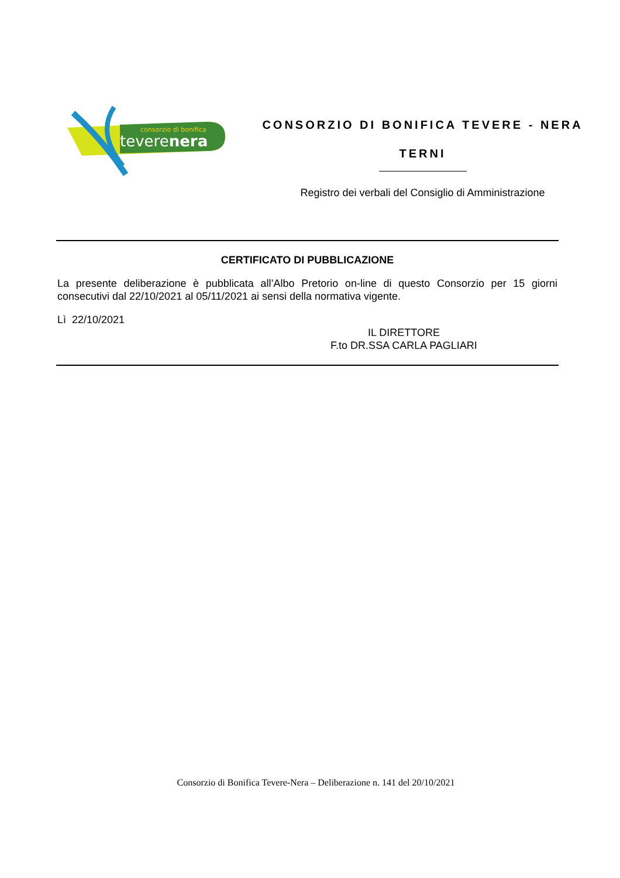consorzio di bonifica
teverenera
CONSORZIO DI BONIFICA TEVERE - NERA
TERNI
Registro dei verbali del Consiglio di Amministrazione
CERTIFICATO DI PUBBLICAZIONE
La presente deliberazione è pubblicata all’Albo Pretorio on-line di questo Consorzio per 15 giorni consecutivi dal 22/10/2021 al 05/11/2021 ai sensi della normativa vigente.
Lì 22/10/2021
IL DIRETTORE
F.to DR.SSA CARLA PAGLIARI
Consorzio di Bonifica Tevere-Nera – Deliberazione n. 141 del 20/10/2021